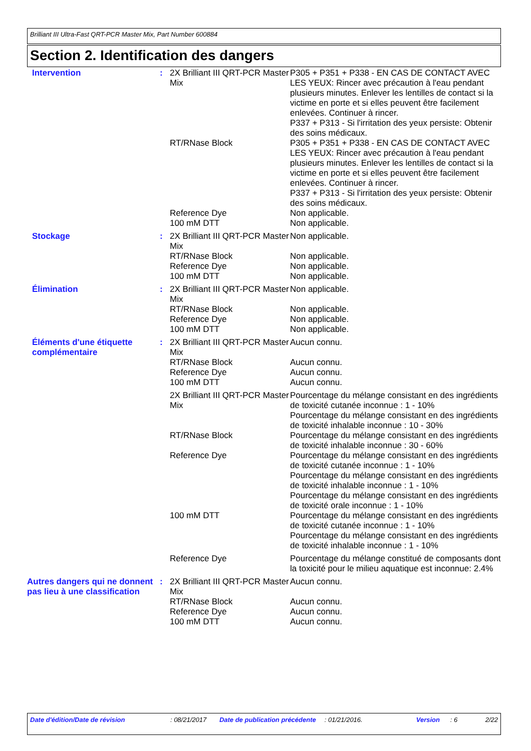Brilliant III Ultra-Fast QRT-PCR Master Mix, Part Number 600884
Section 2. Identification des dangers
| Intervention | : | 2X Brilliant III QRT-PCR Master Mix | P305 + P351 + P338 - EN CAS DE CONTACT AVEC LES YEUX: Rincer avec précaution à l'eau pendant plusieurs minutes. Enlever les lentilles de contact si la victime en porte et si elles peuvent être facilement enlevées. Continuer à rincer. P337 + P313 - Si l'irritation des yeux persiste: Obtenir des soins médicaux. |
| | | RT/RNase Block | P305 + P351 + P338 - EN CAS DE CONTACT AVEC LES YEUX: Rincer avec précaution à l'eau pendant plusieurs minutes. Enlever les lentilles de contact si la victime en porte et si elles peuvent être facilement enlevées. Continuer à rincer. P337 + P313 - Si l'irritation des yeux persiste: Obtenir des soins médicaux. |
| | | Reference Dye | Non applicable. |
| | | 100 mM DTT | Non applicable. |
| Stockage | : | 2X Brilliant III QRT-PCR Master Mix | Non applicable. |
| | | RT/RNase Block | Non applicable. |
| | | Reference Dye | Non applicable. |
| | | 100 mM DTT | Non applicable. |
| Élimination | : | 2X Brilliant III QRT-PCR Master Mix | Non applicable. |
| | | RT/RNase Block | Non applicable. |
| | | Reference Dye | Non applicable. |
| | | 100 mM DTT | Non applicable. |
| Éléments d'une étiquette complémentaire | : | 2X Brilliant III QRT-PCR Master Mix | Aucun connu. |
| | | RT/RNase Block | Aucun connu. |
| | | Reference Dye | Aucun connu. |
| | | 100 mM DTT | Aucun connu. |
| | | 2X Brilliant III QRT-PCR Master Mix | Pourcentage du mélange consistant en des ingrédients de toxicité cutanée inconnue : 1 - 10% Pourcentage du mélange consistant en des ingrédients de toxicité inhalable inconnue : 10 - 30% |
| | | RT/RNase Block | Pourcentage du mélange consistant en des ingrédients de toxicité inhalable inconnue : 30 - 60% |
| | | Reference Dye | Pourcentage du mélange consistant en des ingrédients de toxicité cutanée inconnue : 1 - 10% Pourcentage du mélange consistant en des ingrédients de toxicité inhalable inconnue : 1 - 10% Pourcentage du mélange consistant en des ingrédients de toxicité orale inconnue : 1 - 10% |
| | | 100 mM DTT | Pourcentage du mélange consistant en des ingrédients de toxicité cutanée inconnue : 1 - 10% Pourcentage du mélange consistant en des ingrédients de toxicité inhalable inconnue : 1 - 10% |
| | | Reference Dye | Pourcentage du mélange constitué de composants dont la toxicité pour le milieu aquatique est inconnue: 2.4% |
| Autres dangers qui ne donnent pas lieu à une classification | : | 2X Brilliant III QRT-PCR Master Mix | Aucun connu. |
| | | RT/RNase Block | Aucun connu. |
| | | Reference Dye | Aucun connu. |
| | | 100 mM DTT | Aucun connu. |
Date d'édition/Date de révision : 08/21/2017 Date de publication précédente : 01/21/2016. Version : 6 2/22